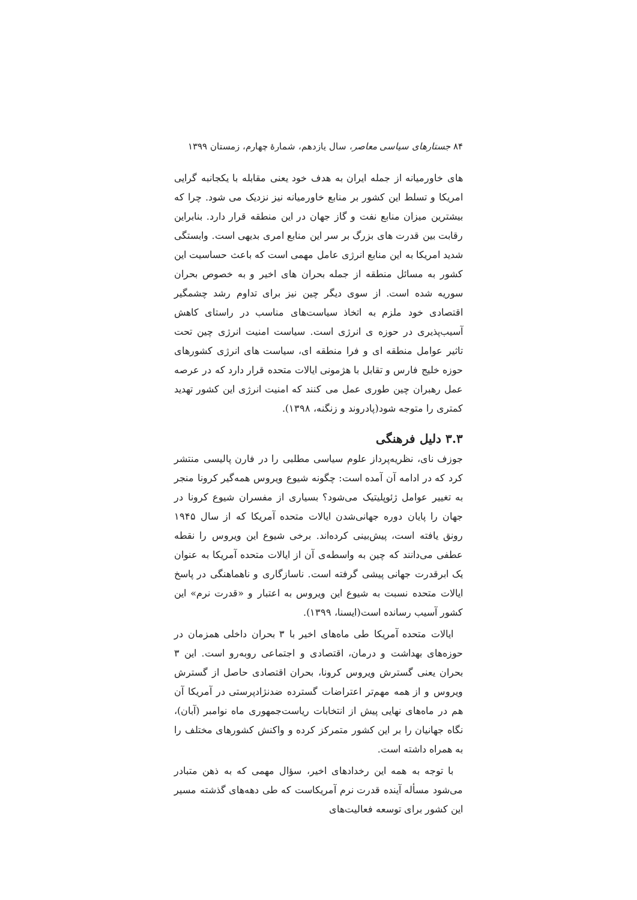۸۴ جستارهای سیاسی معاصر، سال یازدهم، شمارهٔ چهارم، زمستان ۱۳۹۹
های خاورمیانه از جمله ایران به هدف خود یعنی مقابله با یکجانبه گرایی امریکا و تسلط این کشور بر منابع خاورمیانه نیز نزدیک می شود. چرا که بیشترین میزان منابع نفت و گاز جهان در این منطقه قرار دارد. بنابراین رقابت بین قدرت های بزرگ بر سر این منابع امری بدیهی است. وابستگی شدید امریکا به این منابع انرژی عامل مهمی است که باعث حساسیت این کشور به مسائل منطقه از جمله بحران های اخیر و به خصوص بحران سوریه شده است. از سوی دیگر چین نیز برای تداوم رشد چشمگیر اقتصادی خود ملزم به اتخاذ سیاست‌های مناسب در راستای کاهش آسیب‌پذیری در حوزه ی انرژی است. سیاست امنیت انرژی چین تحت تاثیر عوامل منطقه ای و فرا منطقه ای، سیاست های انرژی کشورهای حوزه خلیج فارس و تقابل با هژمونی ایالات متحده قرار دارد که در عرصه عمل رهبران چین طوری عمل می کنند که امنیت انرژی این کشور تهدید کمتری را متوجه شود(پادروند و زنگنه، ۱۳۹۸).
۳.۳ دلیل فرهنگی
جوزف نای، نظریه‌پرداز علوم سیاسی مطلبی را در فارن پالیسی منتشر کرد که در ادامه آن آمده است: چگونه شیوع ویروس همه‌گیر کرونا منجر به تغییر عوامل ژئوپلیتیک می‌شود؟ بسیاری از مفسران شیوع کرونا در جهان را پایان دوره جهانی‌شدن ایالات متحده آمریکا که از سال ۱۹۴۵ رونق یافته است، پیش‌بینی کرده‌اند. برخی شیوع این ویروس را نقطه عطفی می‌دانند که چین به واسطه‌ی آن از ایالات متحده آمریکا به عنوان یک ابرقدرت جهانی پیشی گرفته است. ناسازگاری و ناهماهنگی در پاسخ ایالات متحده نسبت به شیوع این ویروس به اعتبار و «قدرت نرم» این کشور آسیب رسانده است(ایسنا، ۱۳۹۹).
ایالات متحده آمریکا طی ماه‌های اخیر با ۳ بحران داخلی همزمان در حوزه‌های بهداشت و درمان، اقتصادی و اجتماعی روبه‌رو است. این ۳ بحران یعنی گسترش ویروس کرونا، بحران اقتصادی حاصل از گسترش ویروس و از همه مهم‌تر اعتراضات گسترده ضدنژادپرستی در آمریکا آن هم در ماه‌های نهایی پیش از انتخابات ریاست‌جمهوری ماه نوامبر (آبان)، نگاه جهانیان را بر این کشور متمرکز کرده و واکنش کشورهای مختلف را به همراه داشته است.
با توجه به همه این رخدادهای اخیر، سؤال مهمی که به ذهن متبادر می‌شود مسأله آینده قدرت نرم آمریکاست که طی دهه‌های گذشته مسیر این کشور برای توسعه فعالیت‌های